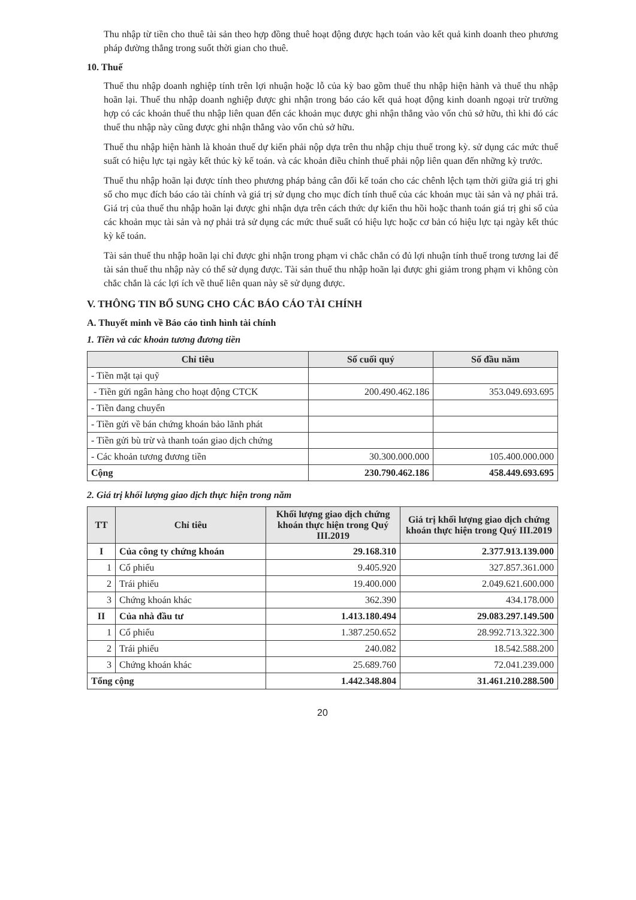Thu nhập từ tiền cho thuê tài sản theo hợp đồng thuê hoạt động được hạch toán vào kết quả kinh doanh theo phương pháp đường thẳng trong suốt thời gian cho thuê.
10. Thuế
Thuế thu nhập doanh nghiệp tính trên lợi nhuận hoặc lỗ của kỳ bao gồm thuế thu nhập hiện hành và thuế thu nhập hoãn lại. Thuế thu nhập doanh nghiệp được ghi nhận trong báo cáo kết quả hoạt động kinh doanh ngoại trừ trường hợp có các khoản thuế thu nhập liên quan đến các khoản mục được ghi nhận thẳng vào vốn chủ sở hữu, thì khi đó các thuế thu nhập này cũng được ghi nhận thẳng vào vốn chủ sở hữu.
Thuế thu nhập hiện hành là khoản thuế dự kiến phải nộp dựa trên thu nhập chịu thuế trong kỳ. sử dụng các mức thuế suất có hiệu lực tại ngày kết thúc kỳ kế toán. và các khoản điều chỉnh thuế phải nộp liên quan đến những kỳ trước.
Thuế thu nhập hoãn lại được tính theo phương pháp bảng cân đối kế toán cho các chênh lệch tạm thời giữa giá trị ghi sổ cho mục đích báo cáo tài chính và giá trị sử dụng cho mục đích tính thuế của các khoản mục tài sản và nợ phải trả. Giá trị của thuế thu nhập hoãn lại được ghi nhận dựa trên cách thức dự kiến thu hồi hoặc thanh toán giá trị ghi sổ của các khoản mục tài sản và nợ phải trả sử dụng các mức thuế suất có hiệu lực hoặc cơ bản có hiệu lực tại ngày kết thúc kỳ kế toán.
Tài sản thuế thu nhập hoãn lại chỉ được ghi nhận trong phạm vi chắc chắn có đủ lợi nhuận tính thuế trong tương lai để tài sản thuế thu nhập này có thể sử dụng được. Tài sản thuế thu nhập hoãn lại được ghi giảm trong phạm vi không còn chắc chắn là các lợi ích về thuế liên quan này sẽ sử dụng được.
V. THÔNG TIN BỔ SUNG CHO CÁC BÁO CÁO TÀI CHÍNH
A. Thuyết minh về Báo cáo tình hình tài chính
1. Tiền và các khoản tương đương tiền
| Chỉ tiêu | Số cuối quý | Số đầu năm |
| --- | --- | --- |
| - Tiền mặt tại quỹ | | |
| - Tiền gửi ngân hàng cho hoạt động CTCK | 200.490.462.186 | 353.049.693.695 |
| - Tiền đang chuyển | | |
| - Tiền gửi về bán chứng khoán bảo lãnh phát | | |
| - Tiền gửi bù trừ và thanh toán giao dịch chứng | | |
| - Các khoản tương đương tiền | 30.300.000.000 | 105.400.000.000 |
| Cộng | 230.790.462.186 | 458.449.693.695 |
2. Giá trị khối lượng giao dịch thực hiện trong năm
| TT | Chỉ tiêu | Khối lượng giao dịch chứng khoán thực hiện trong Quý III.2019 | Giá trị khối lượng giao dịch chứng khoán thực hiện trong Quý III.2019 |
| --- | --- | --- | --- |
| I | Của công ty chứng khoán | 29.168.310 | 2.377.913.139.000 |
| 1 | Cổ phiếu | 9.405.920 | 327.857.361.000 |
| 2 | Trái phiếu | 19.400.000 | 2.049.621.600.000 |
| 3 | Chứng khoán khác | 362.390 | 434.178.000 |
| II | Của nhà đầu tư | 1.413.180.494 | 29.083.297.149.500 |
| 1 | Cổ phiếu | 1.387.250.652 | 28.992.713.322.300 |
| 2 | Trái phiếu | 240.082 | 18.542.588.200 |
| 3 | Chứng khoán khác | 25.689.760 | 72.041.239.000 |
| Tổng cộng | | 1.442.348.804 | 31.461.210.288.500 |
20